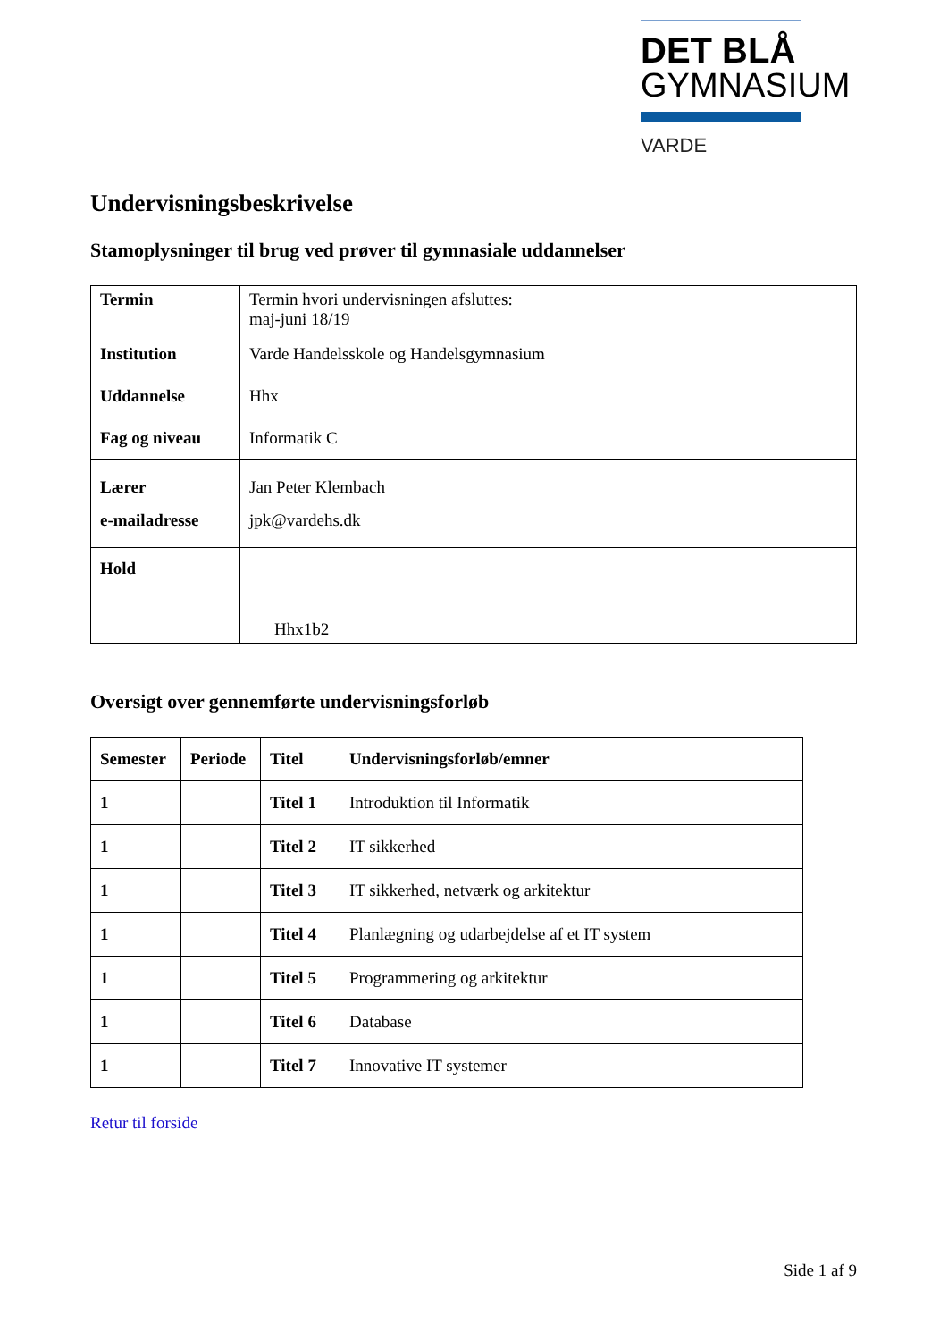DET BLÅ
GYMNASIUM
VARDE
Undervisningsbeskrivelse
Stamoplysninger til brug ved prøver til gymnasiale uddannelser
| Termin | Termin hvori undervisningen afsluttes: maj-juni 18/19 |
| Institution | Varde Handelsskole og Handelsgymnasium |
| Uddannelse | Hhx |
| Fag og niveau | Informatik C |
| Lærer e-mailadresse | Jan Peter Klembach jpk@vardehs.dk |
| Hold | Hhx1b2 |
Oversigt over gennemførte undervisningsforløb
| Semester | Periode | Titel | Undervisningsforløb/emner |
| --- | --- | --- | --- |
| 1 | | Titel 1 | Introduktion til Informatik |
| 1 | | Titel 2 | IT sikkerhed |
| 1 | | Titel 3 | IT sikkerhed, netværk og arkitektur |
| 1 | | Titel 4 | Planlægning og udarbejdelse af et IT system |
| 1 | | Titel 5 | Programmering og arkitektur |
| 1 | | Titel 6 | Database |
| 1 | | Titel 7 | Innovative IT systemer |
Retur til forside
Side 1 af 9